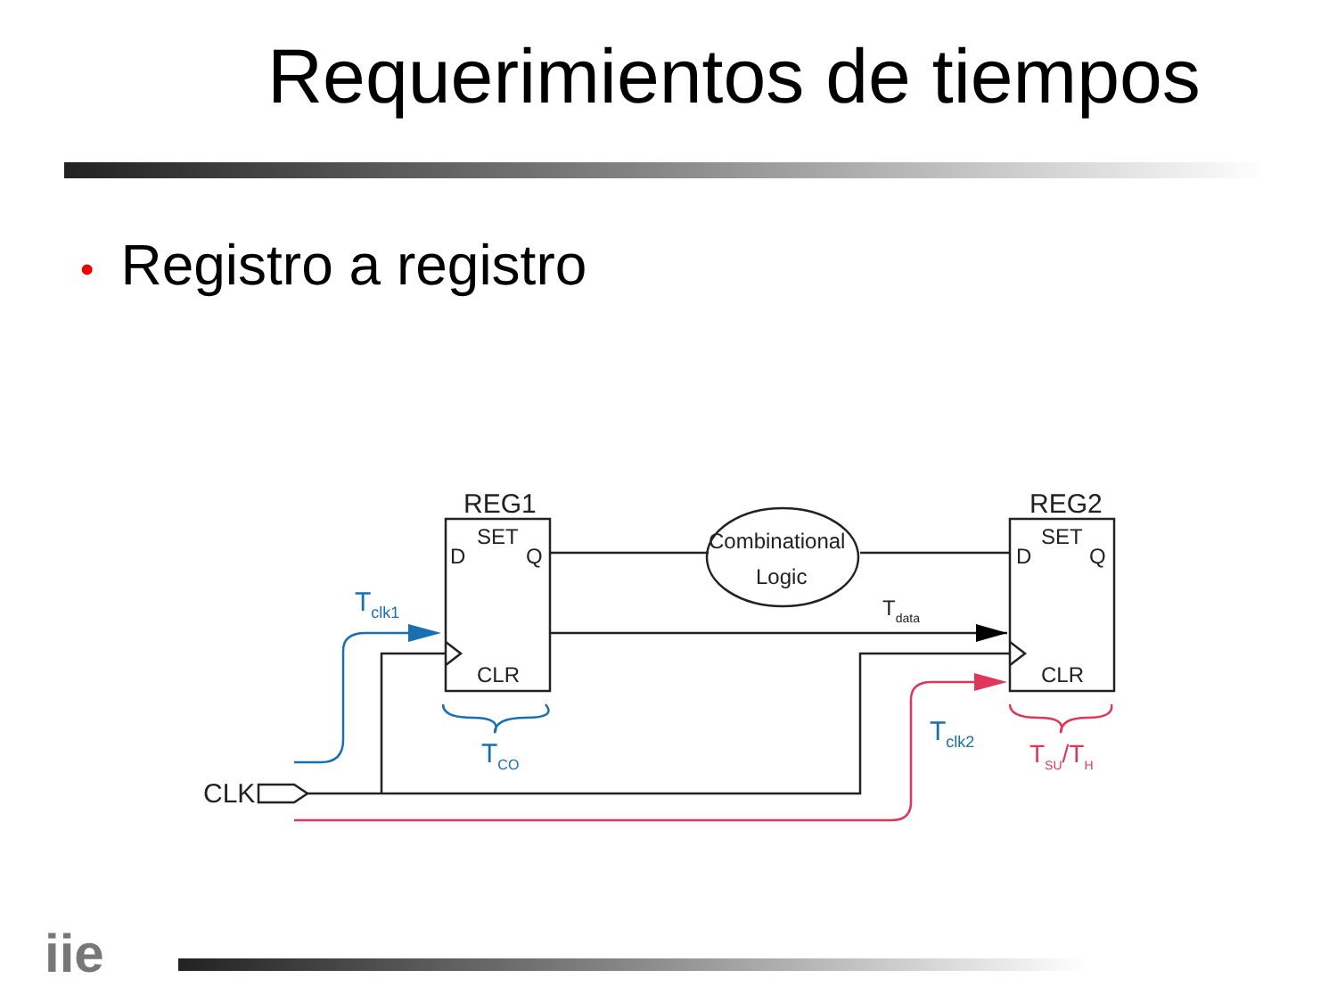Requerimientos de tiempos
• Registro a registro
REG1
REG2
CLK
SET
SET
D
Q
D
Q
CLR
CLR
Combinational
Logic
Tdata
Tclk1
TCO
Tclk2
TSU/TH
iie